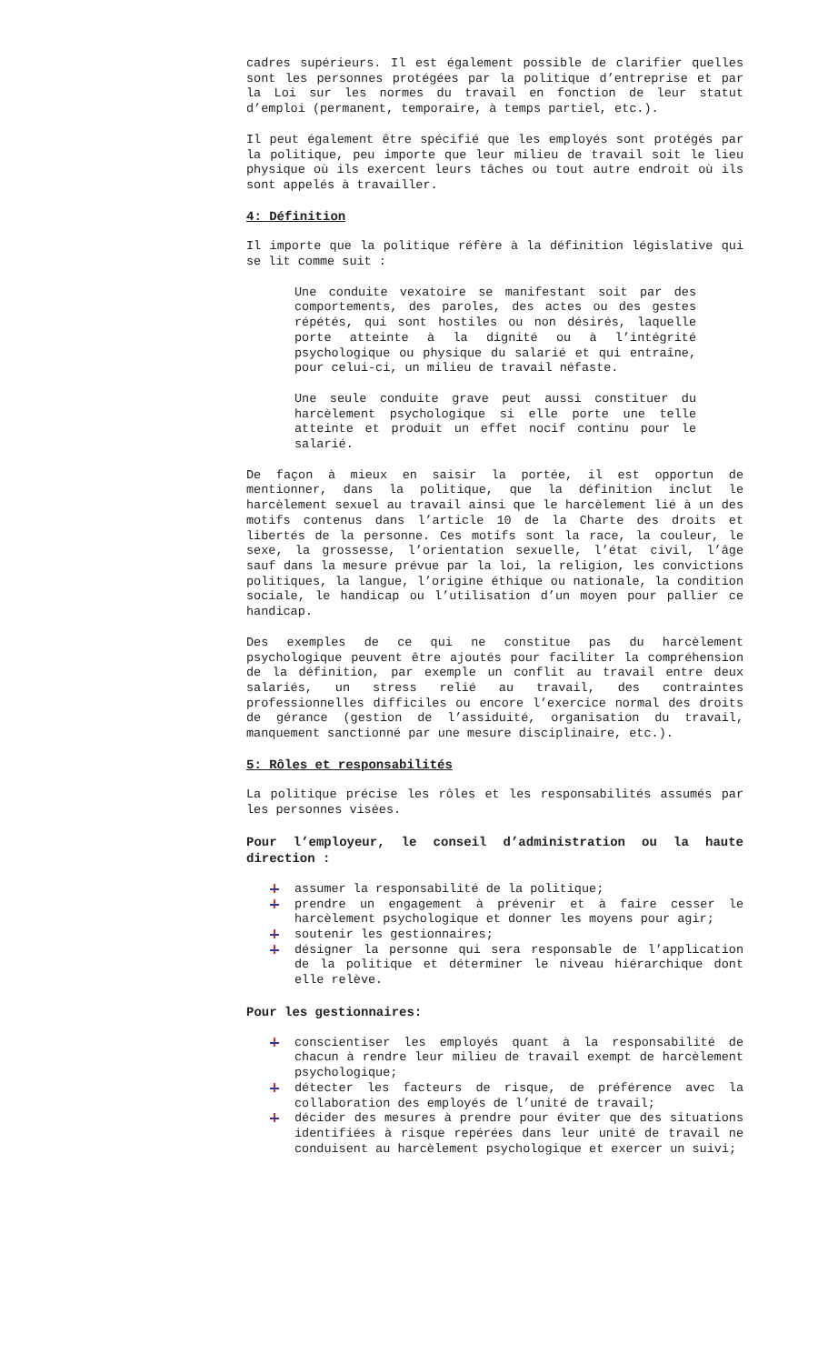cadres supérieurs. Il est également possible de clarifier quelles sont les personnes protégées par la politique d’entreprise et par la Loi sur les normes du travail en fonction de leur statut d’emploi (permanent, temporaire, à temps partiel, etc.).
Il peut également être spécifié que les employés sont protégés par la politique, peu importe que leur milieu de travail soit le lieu physique où ils exercent leurs tâches ou tout autre endroit où ils sont appelés à travailler.
4: Définition
Il importe que la politique réfère à la définition législative qui se lit comme suit :
Une conduite vexatoire se manifestant soit par des comportements, des paroles, des actes ou des gestes répétés, qui sont hostiles ou non désirés, laquelle porte atteinte à la dignité ou à l’intégrité psychologique ou physique du salarié et qui entraîne, pour celui-ci, un milieu de travail néfaste.
Une seule conduite grave peut aussi constituer du harcèlement psychologique si elle porte une telle atteinte et produit un effet nocif continu pour le salarié.
De façon à mieux en saisir la portée, il est opportun de mentionner, dans la politique, que la définition inclut le harcèlement sexuel au travail ainsi que le harcèlement lié à un des motifs contenus dans l’article 10 de la Charte des droits et libertés de la personne. Ces motifs sont la race, la couleur, le sexe, la grossesse, l’orientation sexuelle, l’état civil, l’âge sauf dans la mesure prévue par la loi, la religion, les convictions politiques, la langue, l’origine éthique ou nationale, la condition sociale, le handicap ou l’utilisation d’un moyen pour pallier ce handicap.
Des exemples de ce qui ne constitue pas du harcèlement psychologique peuvent être ajoutés pour faciliter la compréhension de la définition, par exemple un conflit au travail entre deux salariés, un stress relié au travail, des contraintes professionnelles difficiles ou encore l’exercice normal des droits de gérance (gestion de l’assiduité, organisation du travail, manquement sanctionné par une mesure disciplinaire, etc.).
5: Rôles et responsabilités
La politique précise les rôles et les responsabilités assumés par les personnes visées.
Pour l’employeur, le conseil d’administration ou la haute direction :
assumer la responsabilité de la politique;
prendre un engagement à prévenir et à faire cesser le harcèlement psychologique et donner les moyens pour agir;
soutenir les gestionnaires;
désigner la personne qui sera responsable de l’application de la politique et déterminer le niveau hiérarchique dont elle relève.
Pour les gestionnaires:
conscientiser les employés quant à la responsabilité de chacun à rendre leur milieu de travail exempt de harcèlement psychologique;
détecter les facteurs de risque, de préférence avec la collaboration des employés de l’unité de travail;
décider des mesures à prendre pour éviter que des situations identifiées à risque repérées dans leur unité de travail ne conduisent au harcèlement psychologique et exercer un suivi;